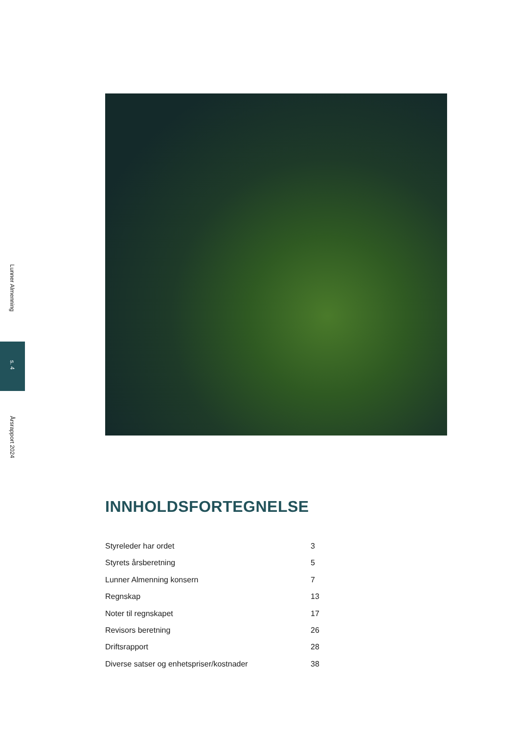Lunner Almenning
s. 4
Årsrapport 2024
INNHOLDSFORTEGNELSE
Styreleder har ordet 3
Styrets årsberetning 5
Lunner Almenning konsern 7
Regnskap 13
Noter til regnskapet 17
Revisors beretning 26
Driftsrapport 28
Diverse satser og enhetspriser/kostnader 38